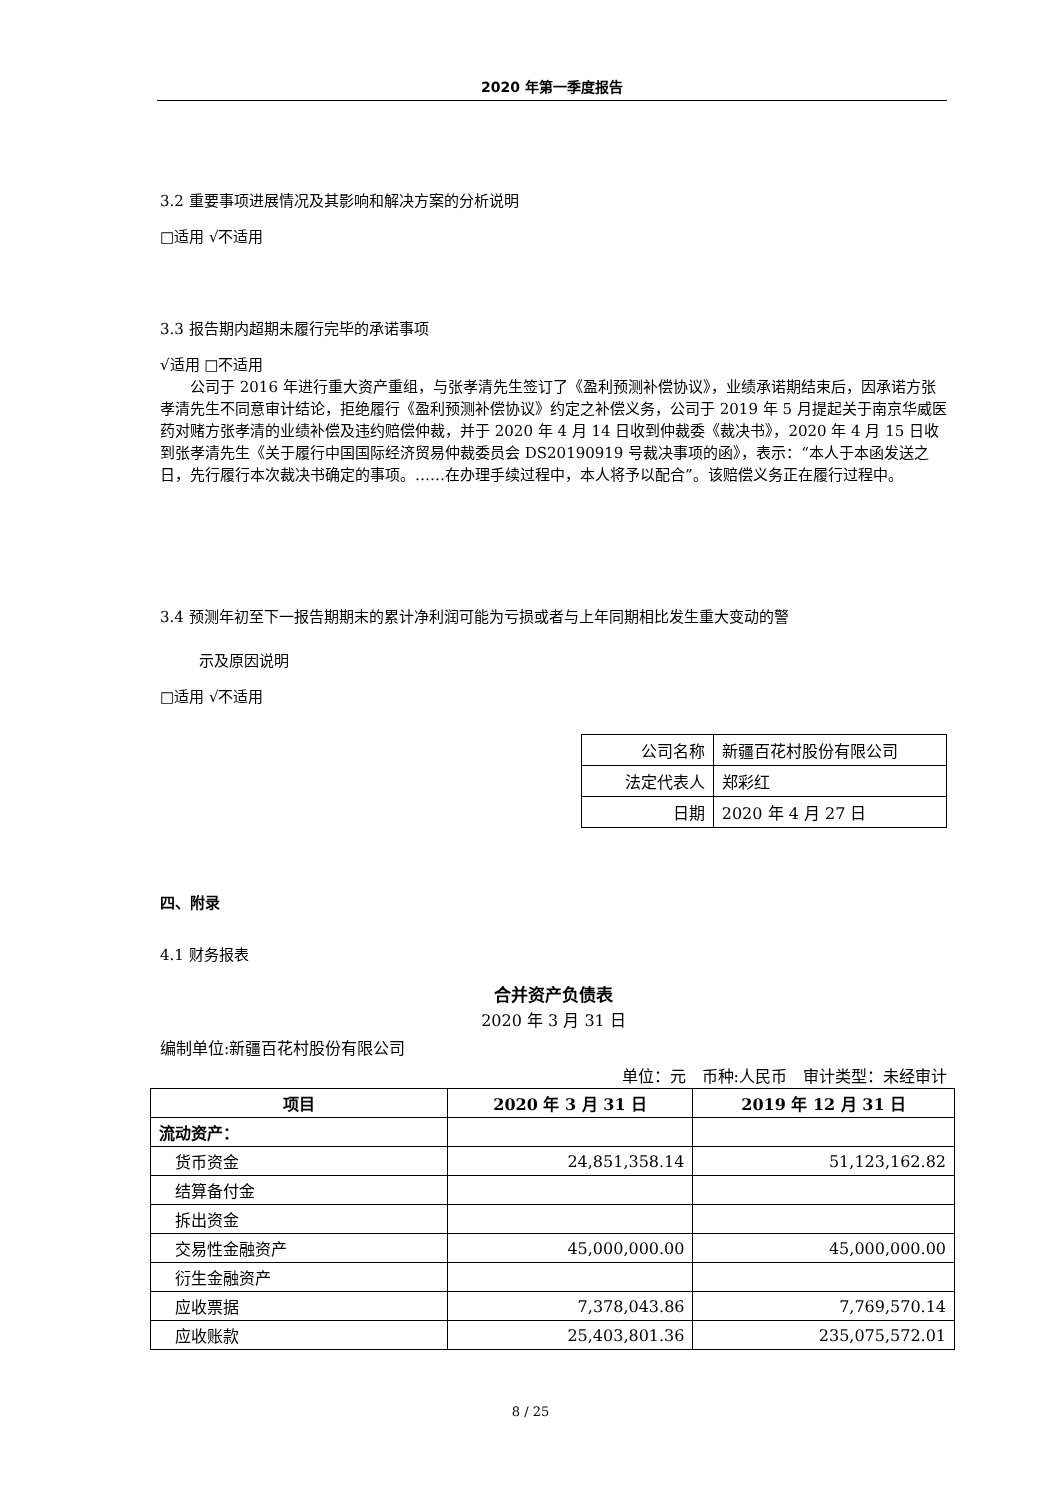2020 年第一季度报告
3.2 重要事项进展情况及其影响和解决方案的分析说明
□适用 √不适用
3.3 报告期内超期未履行完毕的承诺事项
√适用 □不适用
公司于 2016 年进行重大资产重组，与张孝清先生签订了《盈利预测补偿协议》，业绩承诺期结束后，因承诺方张孝清先生不同意审计结论，拒绝履行《盈利预测补偿协议》约定之补偿义务，公司于 2019 年 5 月提起关于南京华威医药对赌方张孝清的业绩补偿及违约赔偿仲裁，并于 2020 年 4 月 14 日收到仲裁委《裁决书》，2020 年 4 月 15 日收到张孝清先生《关于履行中国国际经济贸易仲裁委员会 DS20190919 号裁决事项的函》，表示：“本人于本函发送之日，先行履行本次裁决书确定的事项。……在办理手续过程中，本人将予以配合”。该赔偿义务正在履行过程中。
3.4 预测年初至下一报告期期末的累计净利润可能为亏损或者与上年同期相比发生重大变动的警
示及原因说明
□适用 √不适用
| 公司名称 | 新疆百花村股份有限公司 |
| 法定代表人 | 郑彩红 |
| 日期 | 2020 年 4 月 27 日 |
四、附录
4.1 财务报表
合并资产负债表
2020 年 3 月 31 日
编制单位:新疆百花村股份有限公司
单位：元　币种:人民币　审计类型：未经审计
| 项目 | 2020 年 3 月 31 日 | 2019 年 12 月 31 日 |
| --- | --- | --- |
| 流动资产： | | |
| 货币资金 | 24,851,358.14 | 51,123,162.82 |
| 结算备付金 | | |
| 拆出资金 | | |
| 交易性金融资产 | 45,000,000.00 | 45,000,000.00 |
| 衍生金融资产 | | |
| 应收票据 | 7,378,043.86 | 7,769,570.14 |
| 应收账款 | 25,403,801.36 | 235,075,572.01 |
8 / 25